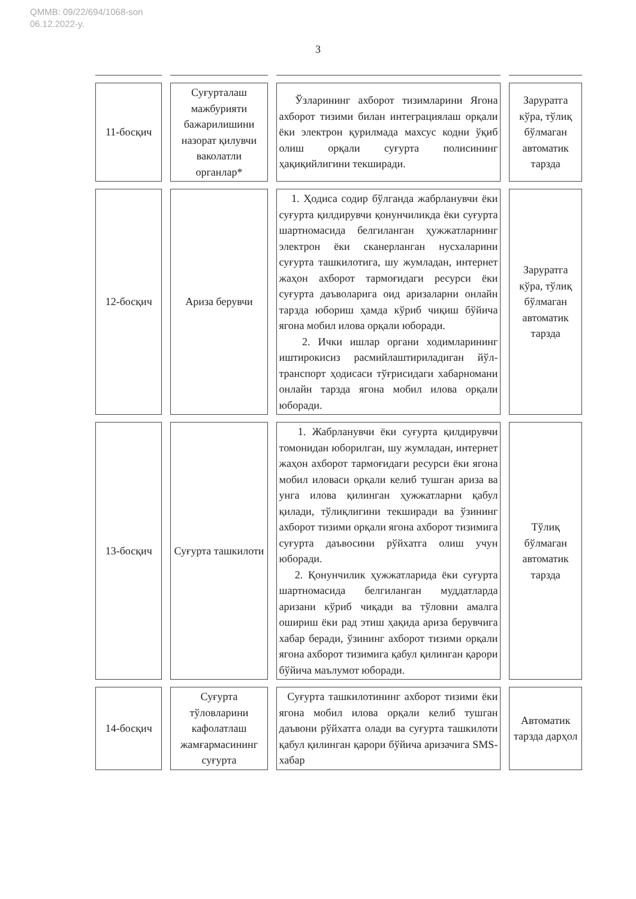QMMB: 09/22/694/1068-son
06.12.2022-y.
3
| 11-босқич | Суғурталаш мажбурияти бажарилишини назорат қилувчи ваколатли органлар* | Ўзларининг ахборот тизимларини Ягона ахборот тизими билан интеграциялаш орқали ёки электрон қурилмада махсус кодни ўқиб олиш орқали суғурта полисининг ҳақиқийлигини текширади. | Заруратга кўра, тўлиқ бўлмаган автоматик тарзда |
| 12-босқич | Ариза берувчи | 1. Ҳодиса содир бўлганда жабрланувчи ёки суғурта қилдирувчи қонунчиликда ёки суғурта шартномасида белгиланган ҳужжатларнинг электрон ёки сканерланган нусхаларини суғурта ташкилотига, шу жумладан, интернет жаҳон ахборот тармоғидаги ресурси ёки суғурта даъволарига оид аризаларни онлайн тарзда юбориш ҳамда кўриб чиқиш бўйича ягона мобил илова орқали юборади. 2. Ички ишлар органи ходимларининг иштирокисиз расмийлаштириладиган йўл-транспорт ҳодисаси тўғрисидаги хабарномани онлайн тарзда ягона мобил илова орқали юборади. | Заруратга кўра, тўлиқ бўлмаган автоматик тарзда |
| 13-босқич | Суғурта ташкилоти | 1. Жабрланувчи ёки суғурта қилдирувчи томонидан юборилган, шу жумладан, интернет жаҳон ахборот тармоғидаги ресурси ёки ягона мобил иловаси орқали келиб тушган ариза ва унга илова қилинган ҳужжатларни қабул қилади, тўлиқлигини текширади ва ўзининг ахборот тизими орқали ягона ахборот тизимига суғурта даъвосини рўйхатга олиш учун юборади. 2. Қонунчилик ҳужжатларида ёки суғурта шартномасида белгиланган муддатларда аризани кўриб чиқади ва тўловни амалга ошириш ёки рад этиш ҳақида ариза берувчига хабар беради, ўзининг ахборот тизими орқали ягона ахборот тизимига қабул қилинган қарори бўйича маълумот юборади. | Тўлиқ бўлмаган автоматик тарзда |
| 14-босқич | Суғурта тўловларини кафолатлаш жамғармасининг суғурта | Суғурта ташкилотининг ахборот тизими ёки ягона мобил илова орқали келиб тушган даъвони рўйхатга олади ва суғурта ташкилоти қабул қилинган қарори бўйича аризачига SMS-хабар | Автоматик тарзда дарҳол |